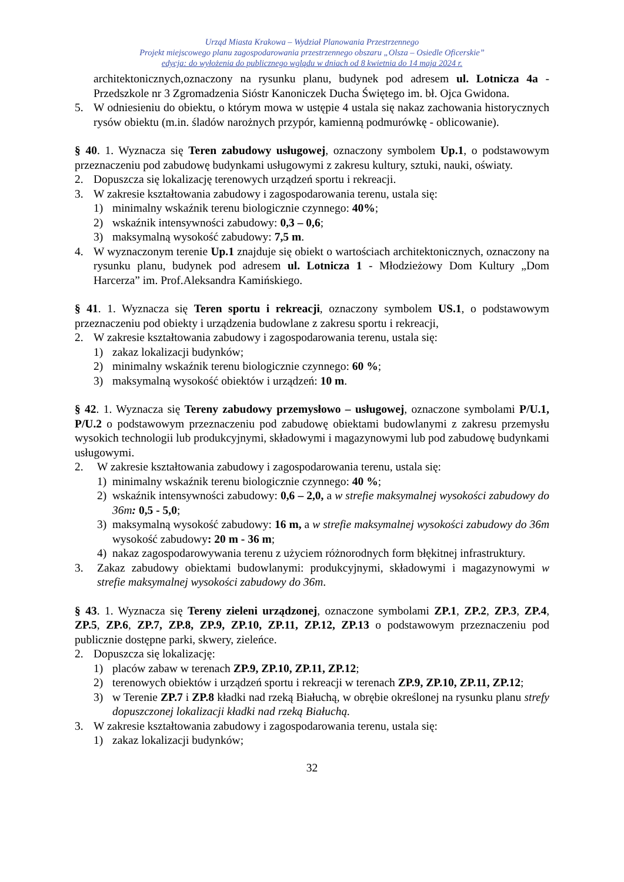Urząd Miasta Krakowa – Wydział Planowania Przestrzennego
Projekt miejscowego planu zagospodarowania przestrzennego obszaru „Olsza – Osiedle Oficerskie”
edycja: do wyłożenia do publicznego wglądu w dniach od 8 kwietnia do 14 maja 2024 r.
architektonicznych,oznaczony na rysunku planu, budynek pod adresem ul. Lotnicza 4a - Przedszkole nr 3 Zgromadzenia Sióstr Kanoniczek Ducha Świętego im. bł. Ojca Gwidona.
5. W odniesieniu do obiektu, o którym mowa w ustępie 4 ustala się nakaz zachowania historycznych rysów obiektu (m.in. śladów narożnych przypór, kamienną podmurówkę - oblicowanie).
§ 40. 1. Wyznacza się Teren zabudowy usługowej, oznaczony symbolem Up.1, o podstawowym przeznaczeniu pod zabudowę budynkami usługowymi z zakresu kultury, sztuki, nauki, oświaty.
2. Dopuszcza się lokalizację terenowych urządzeń sportu i rekreacji.
3. W zakresie kształtowania zabudowy i zagospodarowania terenu, ustala się:
1) minimalny wskaźnik terenu biologicznie czynnego: 40%;
2) wskaźnik intensywności zabudowy: 0,3 – 0,6;
3) maksymalną wysokość zabudowy: 7,5 m.
4. W wyznaczonym terenie Up.1 znajduje się obiekt o wartościach architektonicznych, oznaczony na rysunku planu, budynek pod adresem ul. Lotnicza 1 - Młodzieżowy Dom Kultury „Dom Harcerza” im. Prof.Aleksandra Kamińskiego.
§ 41. 1. Wyznacza się Teren sportu i rekreacji, oznaczony symbolem US.1, o podstawowym przeznaczeniu pod obiekty i urządzenia budowlane z zakresu sportu i rekreacji,
2. W zakresie kształtowania zabudowy i zagospodarowania terenu, ustala się:
1) zakaz lokalizacji budynków;
2) minimalny wskaźnik terenu biologicznie czynnego: 60 %;
3) maksymalną wysokość obiektów i urządzeń: 10 m.
§ 42. 1. Wyznacza się Tereny zabudowy przemysłowo – usługowej, oznaczone symbolami P/U.1, P/U.2 o podstawowym przeznaczeniu pod zabudowę obiektami budowlanymi z zakresu przemysłu wysokich technologii lub produkcyjnymi, składowymi i magazynowymi lub pod zabudowę budynkami usługowymi.
2. W zakresie kształtowania zabudowy i zagospodarowania terenu, ustala się:
1) minimalny wskaźnik terenu biologicznie czynnego: 40 %;
2) wskaźnik intensywności zabudowy: 0,6 – 2,0, a w strefie maksymalnej wysokości zabudowy do 36m: 0,5 - 5,0;
3) maksymalną wysokość zabudowy: 16 m, a w strefie maksymalnej wysokości zabudowy do 36m wysokość zabudowy: 20 m - 36 m;
4) nakaz zagospodarowywania terenu z użyciem różnorodnych form błękitnej infrastruktury.
3. Zakaz zabudowy obiektami budowlanymi: produkcyjnymi, składowymi i magazynowymi w strefie maksymalnej wysokości zabudowy do 36m.
§ 43. 1. Wyznacza się Tereny zieleni urządzonej, oznaczone symbolami ZP.1, ZP.2, ZP.3, ZP.4, ZP.5, ZP.6, ZP.7, ZP.8, ZP.9, ZP.10, ZP.11, ZP.12, ZP.13 o podstawowym przeznaczeniu pod publicznie dostępne parki, skwery, zieleńce.
2. Dopuszcza się lokalizację:
1) placów zabaw w terenach ZP.9, ZP.10, ZP.11, ZP.12;
2) terenowych obiektów i urządzeń sportu i rekreacji w terenach ZP.9, ZP.10, ZP.11, ZP.12;
3) w Terenie ZP.7 i ZP.8 kładki nad rzeką Białuchą, w obrębie określonej na rysunku planu strefy dopuszczonej lokalizacji kładki nad rzeką Białuchą.
3. W zakresie kształtowania zabudowy i zagospodarowania terenu, ustala się:
1) zakaz lokalizacji budynków;
32